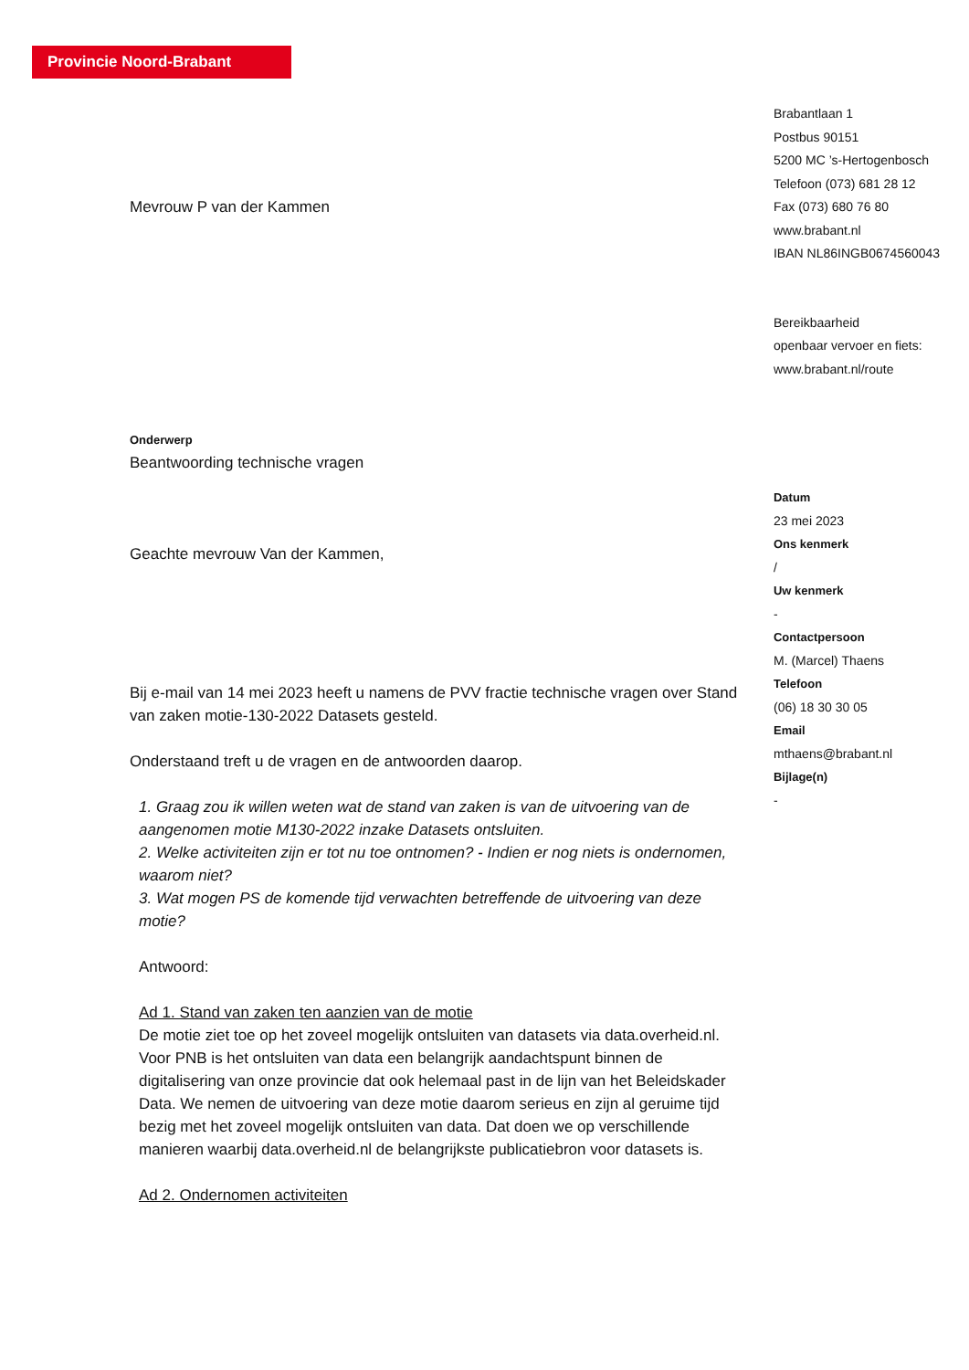Provincie Noord-Brabant
Mevrouw P van der Kammen
Onderwerp
Beantwoording technische vragen
Geachte mevrouw Van der Kammen,
Bij e-mail van 14 mei 2023 heeft u namens de PVV fractie technische vragen over Stand van zaken motie-130-2022 Datasets gesteld.
Onderstaand treft u de vragen en de antwoorden daarop.
1. Graag zou ik willen weten wat de stand van zaken is van de uitvoering van de aangenomen motie M130-2022 inzake Datasets ontsluiten.
2. Welke activiteiten zijn er tot nu toe ontnomen? - Indien er nog niets is ondernomen, waarom niet?
3. Wat mogen PS de komende tijd verwachten betreffende de uitvoering van deze motie?
Antwoord:
Ad 1. Stand van zaken ten aanzien van de motie
De motie ziet toe op het zoveel mogelijk ontsluiten van datasets via data.overheid.nl. Voor PNB is het ontsluiten van data een belangrijk aandachtspunt binnen de digitalisering van onze provincie dat ook helemaal past in de lijn van het Beleidskader Data. We nemen de uitvoering van deze motie daarom serieus en zijn al geruime tijd bezig met het zoveel mogelijk ontsluiten van data. Dat doen we op verschillende manieren waarbij data.overheid.nl de belangrijkste publicatiebron voor datasets is.
Ad 2. Ondernomen activiteiten
Brabantlaan 1
Postbus 90151
5200 MC ’s-Hertogenbosch
Telefoon (073) 681 28 12
Fax (073) 680 76 80
www.brabant.nl
IBAN NL86INGB0674560043
Bereikbaarheid
openbaar vervoer en fiets:
www.brabant.nl/route
Datum
23 mei 2023
Ons kenmerk
/
Uw kenmerk
-
Contactpersoon
M. (Marcel) Thaens
Telefoon
(06) 18 30 30 05
Email
mthaens@brabant.nl
Bijlage(n)
-